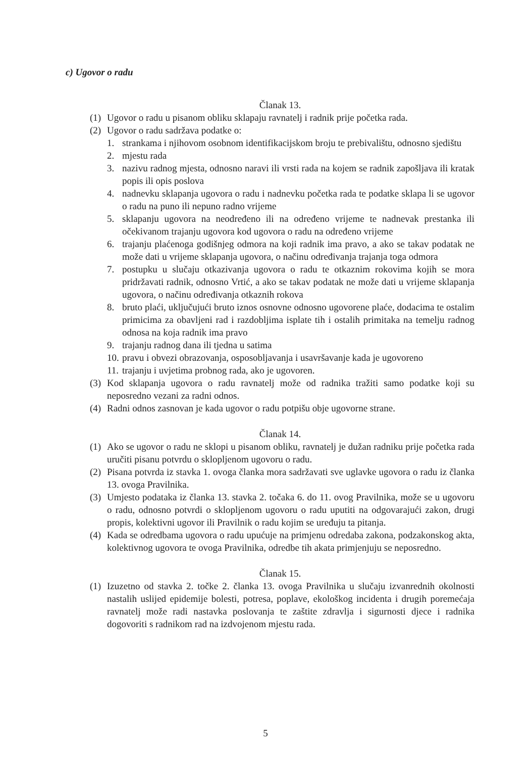c) Ugovor o radu
Članak 13.
(1) Ugovor o radu u pisanom obliku sklapaju ravnatelj i radnik prije početka rada.
(2) Ugovor o radu sadržava podatke o:
1. strankama i njihovom osobnom identifikacijskom broju te prebivalištu, odnosno sjedištu
2. mjestu rada
3. nazivu radnog mjesta, odnosno naravi ili vrsti rada na kojem se radnik zapošljava ili kratak popis ili opis poslova
4. nadnevku sklapanja ugovora o radu i nadnevku početka rada te podatke sklapa li se ugovor o radu na puno ili nepuno radno vrijeme
5. sklapanju ugovora na neodređeno ili na određeno vrijeme te nadnevak prestanka ili očekivanom trajanju ugovora kod ugovora o radu na određeno vrijeme
6. trajanju plaćenoga godišnjeg odmora na koji radnik ima pravo, a ako se takav podatak ne može dati u vrijeme sklapanja ugovora, o načinu određivanja trajanja toga odmora
7. postupku u slučaju otkazivanja ugovora o radu te otkaznim rokovima kojih se mora pridržavati radnik, odnosno Vrtić, a ako se takav podatak ne može dati u vrijeme sklapanja ugovora, o načinu određivanja otkaznih rokova
8. bruto plaći, uključujući bruto iznos osnovne odnosno ugovorene plaće, dodacima te ostalim primicima za obavljeni rad i razdobljima isplate tih i ostalih primitaka na temelju radnog odnosa na koja radnik ima pravo
9. trajanju radnog dana ili tjedna u satima
10. pravu i obvezi obrazovanja, osposobljavanja i usavršavanje kada je ugovoreno
11. trajanju i uvjetima probnog rada, ako je ugovoren.
(3) Kod sklapanja ugovora o radu ravnatelj može od radnika tražiti samo podatke koji su neposredno vezani za radni odnos.
(4) Radni odnos zasnovan je kada ugovor o radu potpišu obje ugovorne strane.
Članak 14.
(1) Ako se ugovor o radu ne sklopi u pisanom obliku, ravnatelj je dužan radniku prije početka rada uručiti pisanu potvrdu o sklopljenom ugovoru o radu.
(2) Pisana potvrda iz stavka 1. ovoga članka mora sadržavati sve uglavke ugovora o radu iz članka 13. ovoga Pravilnika.
(3) Umjesto podataka iz članka 13. stavka 2. točaka 6. do 11. ovog Pravilnika, može se u ugovoru o radu, odnosno potvrdi o sklopljenom ugovoru o radu uputiti na odgovarajući zakon, drugi propis, kolektivni ugovor ili Pravilnik o radu kojim se uređuju ta pitanja.
(4) Kada se odredbama ugovora o radu upućuje na primjenu odredaba zakona, podzakonskog akta, kolektivnog ugovora te ovoga Pravilnika, odredbe tih akata primjenjuju se neposredno.
Članak 15.
(1) Izuzetno od stavka 2. točke 2. članka 13. ovoga Pravilnika u slučaju izvanrednih okolnosti nastalih uslijed epidemije bolesti, potresa, poplave, ekološkog incidenta i drugih poremećaja ravnatelj može radi nastavka poslovanja te zaštite zdravlja i sigurnosti djece i radnika dogovoriti s radnikom rad na izdvojenom mjestu rada.
5